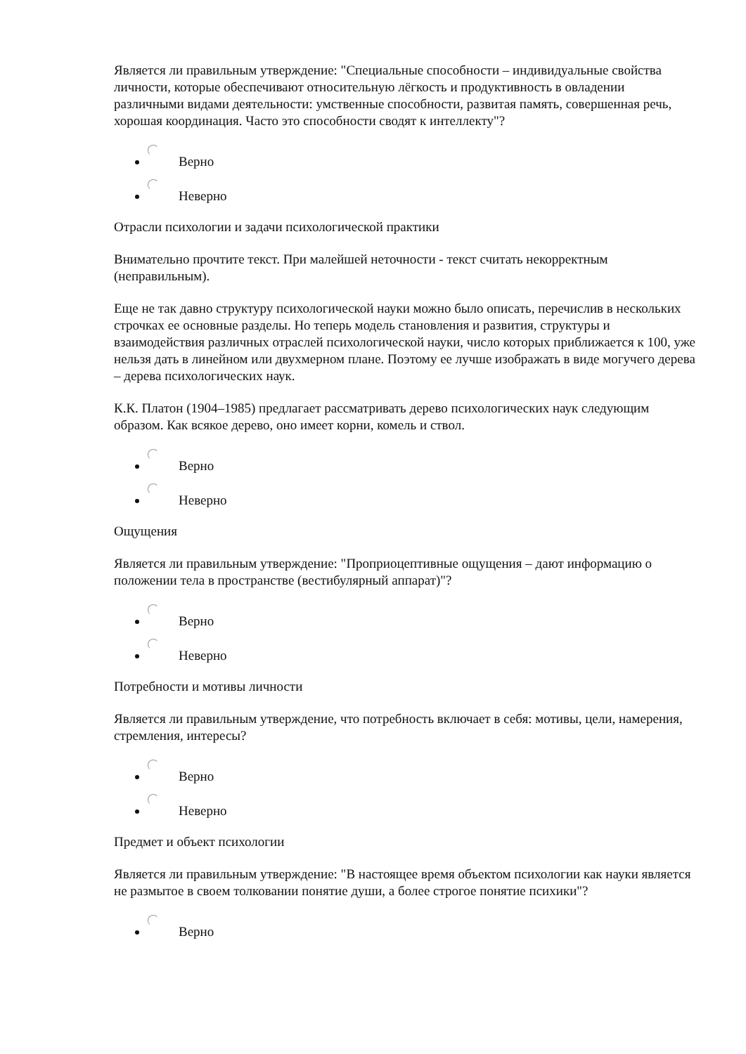Является ли правильным утверждение: "Специальные способности – индивидуальные свойства личности, которые обеспечивают относительную лёгкость и продуктивность в овладении различными видами деятельности: умственные способности, развитая память, совершенная речь, хорошая координация. Часто это способности сводят к интеллекту"?
Верно
Неверно
Отрасли психологии и задачи психологической практики
Внимательно прочтите текст. При малейшей неточности - текст считать некорректным (неправильным).
Еще не так давно структуру психологической науки можно было описать, перечислив в нескольких строчках ее основные разделы. Но теперь модель становления и развития, структуры и взаимодействия различных отраслей психологической науки, число которых приближается к 100, уже нельзя дать в линейном или двухмерном плане. Поэтому ее лучше изображать в виде могучего дерева – дерева психологических наук.
К.К. Платон (1904–1985) предлагает рассматривать дерево психологических наук следующим образом. Как всякое дерево, оно имеет корни, комель и ствол.
Верно
Неверно
Ощущения
Является ли правильным утверждение: "Проприоцептивные ощущения – дают информацию о положении тела в пространстве (вестибулярный аппарат)"?
Верно
Неверно
Потребности и мотивы личности
Является ли правильным утверждение, что потребность включает в себя: мотивы, цели, намерения, стремления, интересы?
Верно
Неверно
Предмет и объект психологии
Является ли правильным утверждение: "В настоящее время объектом психологии как науки является не размытое в своем толковании понятие души, а более строгое понятие психики"?
Верно